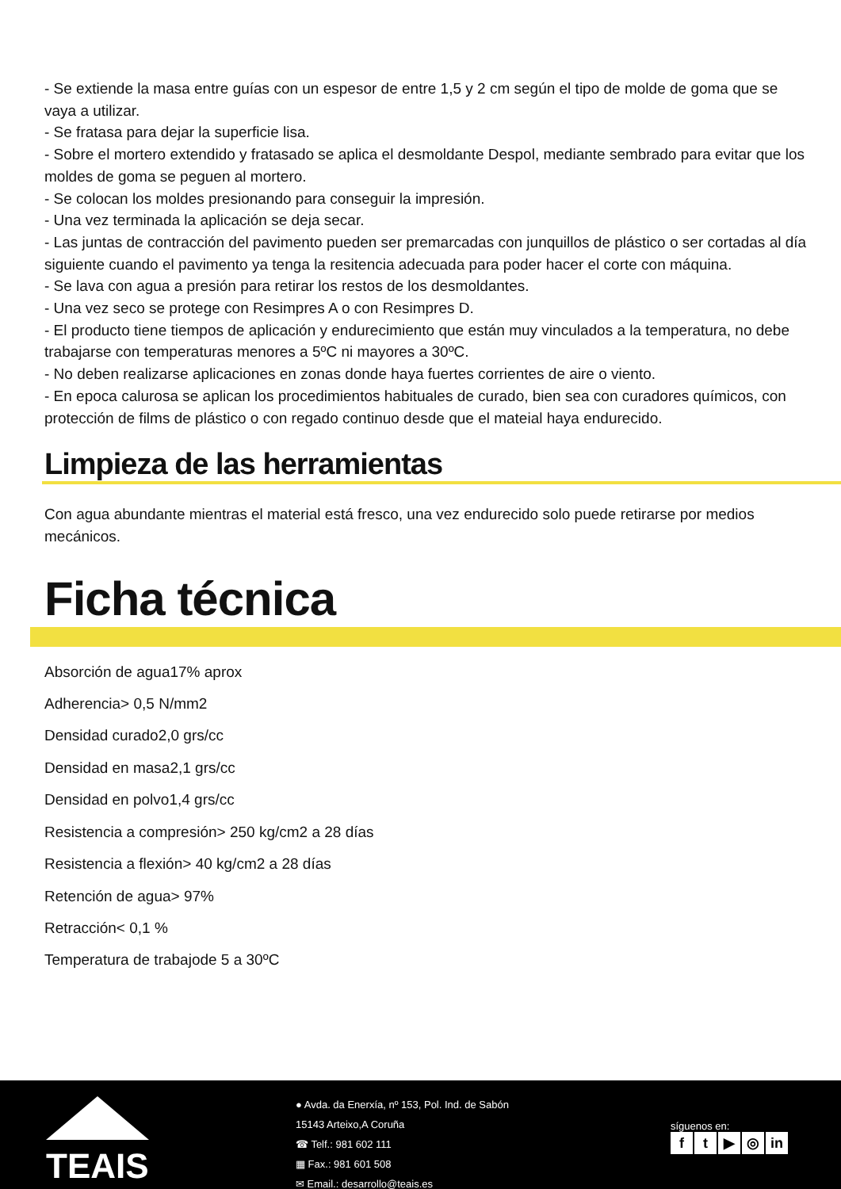- Se extiende la masa entre guías con un espesor de entre 1,5 y 2 cm según el tipo de molde de goma que se vaya a utilizar.
- Se fratasa para dejar la superficie lisa.
- Sobre el mortero extendido y fratasado se aplica el desmoldante Despol, mediante sembrado para evitar que los moldes de goma se peguen al mortero.
- Se colocan los moldes presionando para conseguir la impresión.
- Una vez terminada la aplicación se deja secar.
- Las juntas de contracción del pavimento pueden ser premarcadas con junquillos de plástico o ser cortadas al día siguiente cuando el pavimento ya tenga la resitencia adecuada para poder hacer el corte con máquina.
- Se lava con agua a presión para retirar los restos de los desmoldantes.
- Una vez seco se protege con Resimpres A o con Resimpres D.
- El producto tiene tiempos de aplicación y endurecimiento que están muy vinculados a la temperatura, no debe trabajarse con temperaturas menores a 5ºC ni mayores a 30ºC.
- No deben realizarse aplicaciones en zonas donde haya fuertes corrientes de aire o viento.
- En epoca calurosa se aplican los procedimientos habituales de curado, bien sea con curadores químicos, con protección de films de plástico o con regado continuo desde que el mateial haya endurecido.
Limpieza de las herramientas
Con agua abundante mientras el material está fresco, una vez endurecido solo puede retirarse por medios mecánicos.
Ficha técnica
Absorción de agua17% aprox
Adherencia> 0,5 N/mm2
Densidad curado2,0 grs/cc
Densidad en masa2,1 grs/cc
Densidad en polvo1,4 grs/cc
Resistencia a compresión> 250 kg/cm2 a 28 días
Resistencia a flexión> 40 kg/cm2 a 28 días
Retención de agua> 97%
Retracción< 0,1 %
Temperatura de trabajode 5 a 30ºC
TEAIS
● Avda. da Enerxía, nº 153, Pol. Ind. de Sabón
15143 Arteixo,A Coruña
☎ Telf.: 981 602 111
▦ Fax.: 981 601 508
✉ Email.: desarrollo@teais.es
síguenos en:
ft ▶ ◎ in